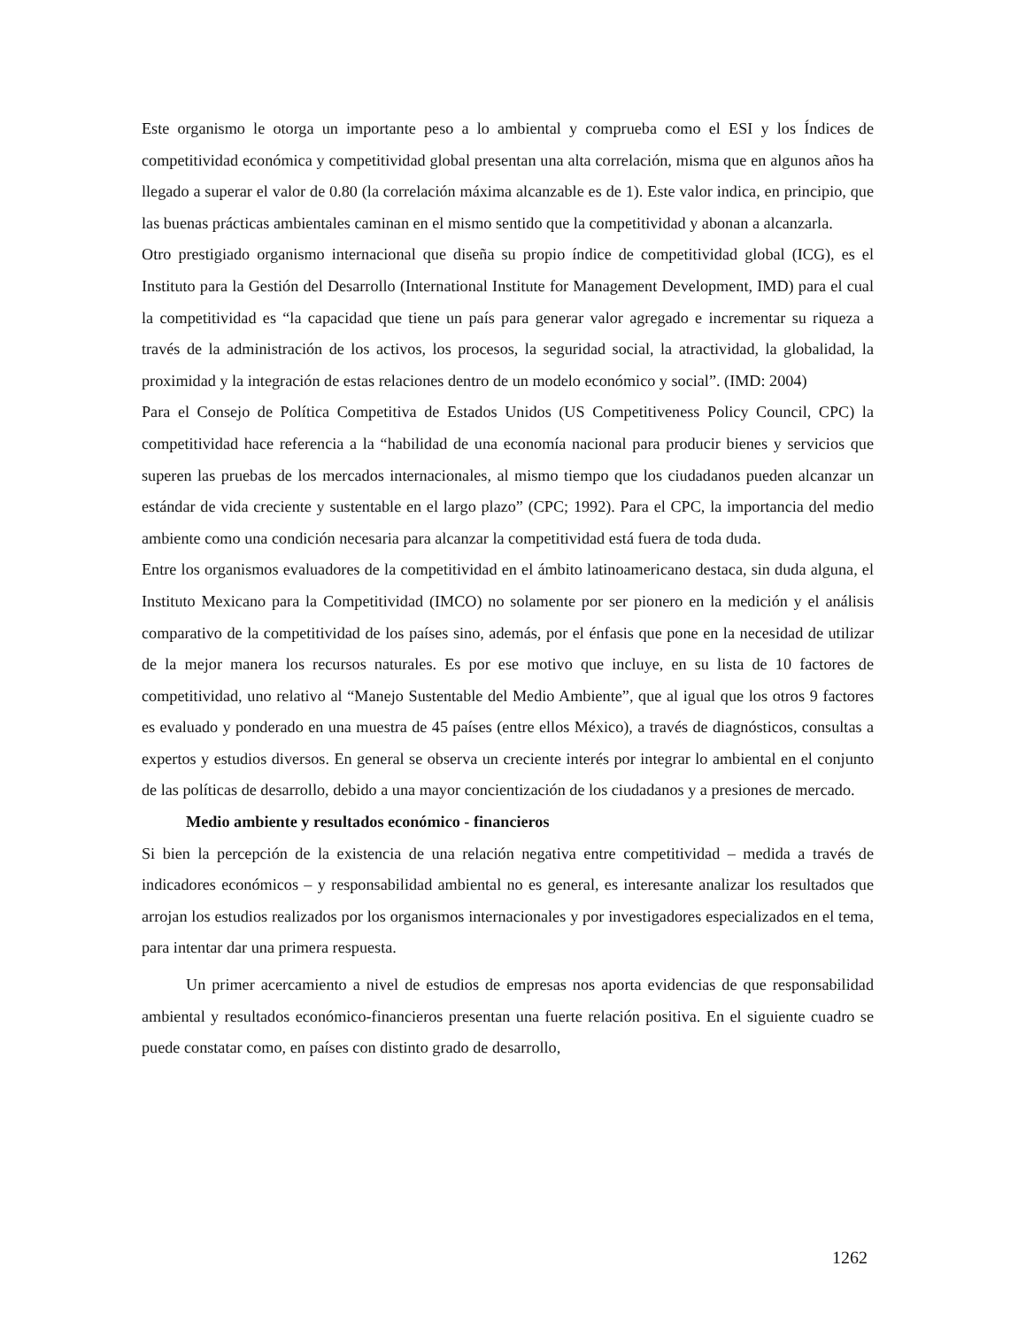Este organismo le otorga un importante peso a lo ambiental y comprueba como el ESI y los Índices de competitividad económica y competitividad global presentan una alta correlación, misma que en algunos años ha llegado a superar el valor de 0.80 (la correlación máxima alcanzable es de 1). Este valor indica, en principio, que las buenas prácticas ambientales caminan en el mismo sentido que la competitividad y abonan a alcanzarla.
Otro prestigiado organismo internacional que diseña su propio índice de competitividad global (ICG), es el Instituto para la Gestión del Desarrollo (International Institute for Management Development, IMD) para el cual la competitividad es “la capacidad que tiene un país para generar valor agregado e incrementar su riqueza a través de la administración de los activos, los procesos, la seguridad social, la atractividad, la globalidad, la proximidad y la integración de estas relaciones dentro de un modelo económico y social”. (IMD: 2004)
Para el Consejo de Política Competitiva de Estados Unidos (US Competitiveness Policy Council, CPC) la competitividad hace referencia a la “habilidad de una economía nacional para producir bienes y servicios que superen las pruebas de los mercados internacionales, al mismo tiempo que los ciudadanos pueden alcanzar un estándar de vida creciente y sustentable en el largo plazo” (CPC; 1992). Para el CPC, la importancia del medio ambiente como una condición necesaria para alcanzar la competitividad está fuera de toda duda.
Entre los organismos evaluadores de la competitividad en el ámbito latinoamericano destaca, sin duda alguna, el Instituto Mexicano para la Competitividad (IMCO) no solamente por ser pionero en la medición y el análisis comparativo de la competitividad de los países sino, además, por el énfasis que pone en la necesidad de utilizar de la mejor manera los recursos naturales. Es por ese motivo que incluye, en su lista de 10 factores de competitividad, uno relativo al “Manejo Sustentable del Medio Ambiente”, que al igual que los otros 9 factores es evaluado y ponderado en una muestra de 45 países (entre ellos México), a través de diagnósticos, consultas a expertos y estudios diversos. En general se observa un creciente interés por integrar lo ambiental en el conjunto de las políticas de desarrollo, debido a una mayor concientización de los ciudadanos y a presiones de mercado.
Medio ambiente y resultados económico - financieros
Si bien la percepción de la existencia de una relación negativa entre competitividad – medida a través de indicadores económicos – y responsabilidad ambiental no es general, es interesante analizar los resultados que arrojan los estudios realizados por los organismos internacionales y por investigadores especializados en el tema, para intentar dar una primera respuesta.
Un primer acercamiento a nivel de estudios de empresas nos aporta evidencias de que responsabilidad ambiental y resultados económico-financieros presentan una fuerte relación positiva. En el siguiente cuadro se puede constatar como, en países con distinto grado de desarrollo,
1262